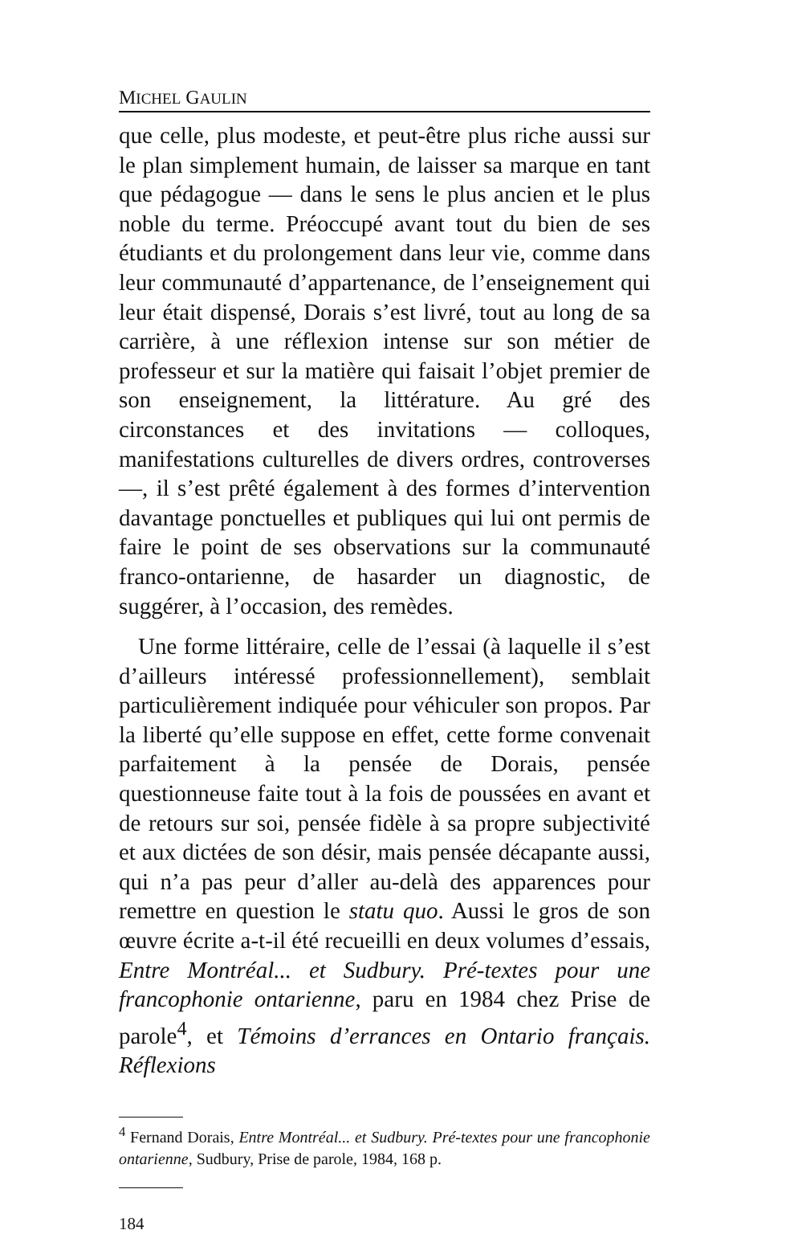MICHEL GAULIN
que celle, plus modeste, et peut-être plus riche aussi sur le plan simplement humain, de laisser sa marque en tant que pédagogue — dans le sens le plus ancien et le plus noble du terme. Préoccupé avant tout du bien de ses étudiants et du prolongement dans leur vie, comme dans leur communauté d’appartenance, de l’enseignement qui leur était dispensé, Dorais s’est livré, tout au long de sa carrière, à une réflexion intense sur son métier de professeur et sur la matière qui faisait l’objet premier de son enseignement, la littérature. Au gré des circonstances et des invitations — colloques, manifestations culturelles de divers ordres, controverses —, il s’est prêté également à des formes d’intervention davantage ponctuelles et publiques qui lui ont permis de faire le point de ses observations sur la communauté franco-ontarienne, de hasarder un diagnostic, de suggérer, à l’occasion, des remèdes.
Une forme littéraire, celle de l’essai (à laquelle il s’est d’ailleurs intéressé professionnellement), semblait particulièrement indiquée pour véhiculer son propos. Par la liberté qu’elle suppose en effet, cette forme convenait parfaitement à la pensée de Dorais, pensée questionneuse faite tout à la fois de poussées en avant et de retours sur soi, pensée fidèle à sa propre subjectivité et aux dictées de son désir, mais pensée décapante aussi, qui n’a pas peur d’aller au-delà des apparences pour remettre en question le statu quo. Aussi le gros de son œuvre écrite a-t-il été recueilli en deux volumes d’essais, Entre Montréal... et Sudbury. Pré-textes pour une francophonie ontarienne, paru en 1984 chez Prise de parole<sup>4</sup>, et Témoins d’errances en Ontario français. Réflexions
<sup>4</sup> Fernand Dorais, Entre Montréal... et Sudbury. Pré-textes pour une francophonie ontarienne, Sudbury, Prise de parole, 1984, 168 p.
184